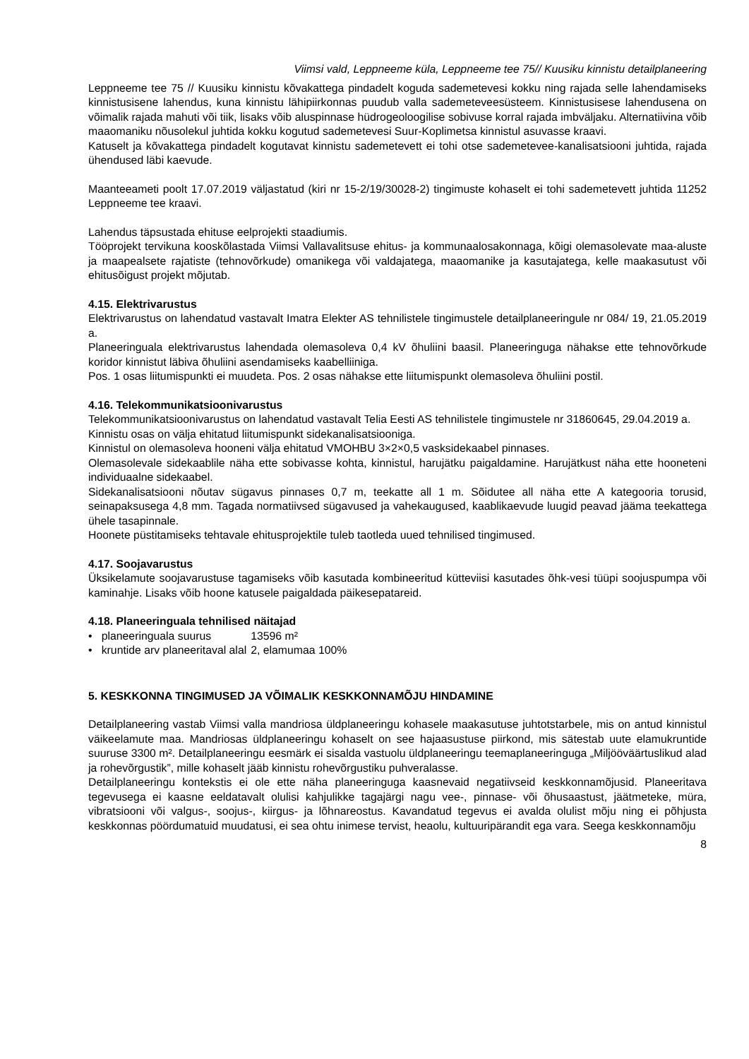Viimsi vald, Leppneeme küla, Leppneeme tee 75// Kuusiku kinnistu detailplaneering
Leppneeme tee 75 // Kuusiku kinnistu kõvakattega pindadelt koguda sademetevesi kokku ning rajada selle lahendamiseks kinnistusisene lahendus, kuna kinnistu lähipiirkonnas puudub valla sademeteveesüsteem. Kinnistusisese lahendusena on võimalik rajada mahuti või tiik, lisaks võib aluspinnase hüdrogeoloogilise sobivuse korral rajada imbväljaku. Alternatiivina võib maaomaniku nõusolekul juhtida kokku kogutud sademetevesi Suur-Koplimetsa kinnistul asuvasse kraavi.
Katuselt ja kõvakattega pindadelt kogutavat kinnistu sademetevett ei tohi otse sademetevee-kanalisatsiooni juhtida, rajada ühendused läbi kaevude.
Maanteeameti poolt 17.07.2019 väljastatud (kiri nr 15-2/19/30028-2) tingimuste kohaselt ei tohi sademetevett juhtida 11252 Leppneeme tee kraavi.
Lahendus täpsustada ehituse eelprojekti staadiumis.
Tööprojekt tervikuna kooskõlastada Viimsi Vallavalitsuse ehitus- ja kommunaalosakonnaga, kõigi olemasolevate maa-aluste ja maapealsete rajatiste (tehnovõrkude) omanikega või valdajatega, maaomanike ja kasutajatega, kelle maakasutust või ehitusõigust projekt mõjutab.
4.15. Elektrivarustus
Elektrivarustus on lahendatud vastavalt Imatra Elekter AS tehnilistele tingimustele detailplaneeringule nr 084/ 19, 21.05.2019 a.
Planeeringuala elektrivarustus lahendada olemasoleva 0,4 kV õhuliini baasil. Planeeringuga nähakse ette tehnovõrkude koridor kinnistut läbiva õhuliini asendamiseks kaabelliiniga.
Pos. 1 osas liitumispunkti ei muudeta. Pos. 2 osas nähakse ette liitumispunkt olemasoleva õhuliini postil.
4.16. Telekommunikatsioonivarustus
Telekommunikatsioonivarustus on lahendatud vastavalt Telia Eesti AS tehnilistele tingimustele nr 31860645, 29.04.2019 a.
Kinnistu osas on välja ehitatud liitumispunkt sidekanalisatsiooniga.
Kinnistul on olemasoleva hooneni välja ehitatud VMOHBU 3×2×0,5 vasksidekaabel pinnases.
Olemasolevale sidekaablile näha ette sobivasse kohta, kinnistul, harujätku paigaldamine. Harujätkust näha ette hooneteni individuaalne sidekaabel.
Sidekanalisatsiooni nõutav sügavus pinnases 0,7 m, teekatte all 1 m. Sõidutee all näha ette A kategooria torusid, seinapaksusega 4,8 mm. Tagada normatiivsed sügavused ja vahekaugused, kaablikaevude luugid peavad jääma teekattega ühele tasapinnale.
Hoonete püstitamiseks tehtavale ehitusprojektile tuleb taotleda uued tehnilised tingimused.
4.17. Soojavarustus
Üksikelamute soojavarustuse tagamiseks võib kasutada kombineeritud kütteviisi kasutades õhk-vesi tüüpi soojuspumpa või kaminahje. Lisaks võib hoone katusele paigaldada päikesepatareid.
4.18. Planeeringuala tehnilised näitajad
| • planeeringuala suurus | 13596 m² |
| • kruntide arv planeeritaval alal | 2, elamumaa 100% |
5. KESKKONNA TINGIMUSED JA VÕIMALIK KESKKONNAMÕJU HINDAMINE
Detailplaneering vastab Viimsi valla mandriosa üldplaneeringu kohasele maakasutuse juhtotstarbele, mis on antud kinnistul väikeelamute maa. Mandriosas üldplaneeringu kohaselt on see hajaasustuse piirkond, mis sätestab uute elamukruntide suuruse 3300 m². Detailplaneeringu eesmärk ei sisalda vastuolu üldplaneeringu teemaplaneeringuga „Miljööväärtuslikud alad ja rohevõrgustik”, mille kohaselt jääb kinnistu rohevõrgustiku puhveralasse.
Detailplaneeringu kontekstis ei ole ette näha planeeringuga kaasnevaid negatiivseid keskkonnamõjusid. Planeeritava tegevusega ei kaasne eeldatavalt olulisi kahjulikke tagajärgi nagu vee-, pinnase- või õhusaastust, jäätmeteke, müra, vibratsiooni või valgus-, soojus-, kiirgus- ja lõhnareostus. Kavandatud tegevus ei avalda olulist mõju ning ei põhjusta keskkonnas pöördumatuid muudatusi, ei sea ohtu inimese tervist, heaolu, kultuuripärandit ega vara. Seega keskkonnamõju
8